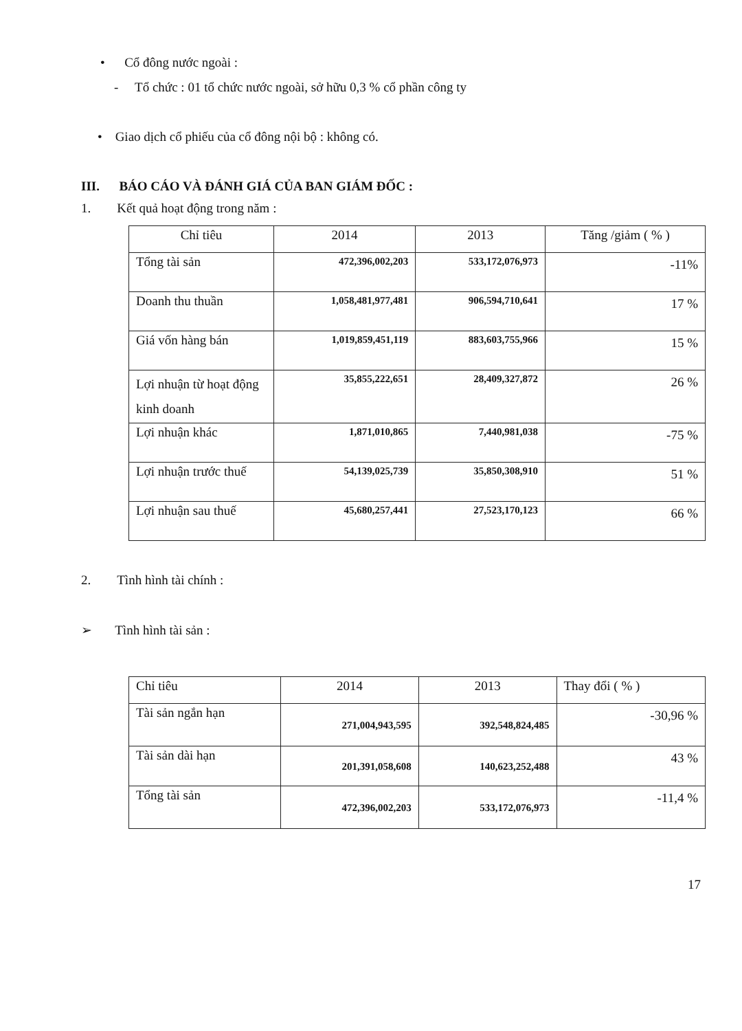• Cổ đông nước ngoài :
- Tổ chức : 01 tổ chức nước ngoài, sở hữu 0,3 % cổ phần công ty
• Giao dịch cổ phiếu của cổ đông nội bộ : không có.
III. BÁO CÁO VÀ ĐÁNH GIÁ CỦA BAN GIÁM ĐỐC :
1. Kết quả hoạt động trong năm :
| Chỉ tiêu | 2014 | 2013 | Tăng /giảm ( % ) |
| --- | --- | --- | --- |
| Tổng tài sản | 472,396,002,203 | 533,172,076,973 | -11% |
| Doanh thu thuần | 1,058,481,977,481 | 906,594,710,641 | 17 % |
| Giá vốn hàng bán | 1,019,859,451,119 | 883,603,755,966 | 15 % |
| Lợi nhuận từ hoạt động kinh doanh | 35,855,222,651 | 28,409,327,872 | 26 % |
| Lợi nhuận khác | 1,871,010,865 | 7,440,981,038 | -75 % |
| Lợi nhuận trước thuế | 54,139,025,739 | 35,850,308,910 | 51 % |
| Lợi nhuận sau thuế | 45,680,257,441 | 27,523,170,123 | 66 % |
2. Tình hình tài chính :
➢ Tình hình tài sản :
| Chỉ tiêu | 2014 | 2013 | Thay đổi ( % ) |
| --- | --- | --- | --- |
| Tài sản ngắn hạn | 271,004,943,595 | 392,548,824,485 | -30,96 % |
| Tài sản dài hạn | 201,391,058,608 | 140,623,252,488 | 43 % |
| Tổng tài sản | 472,396,002,203 | 533,172,076,973 | -11,4 % |
17